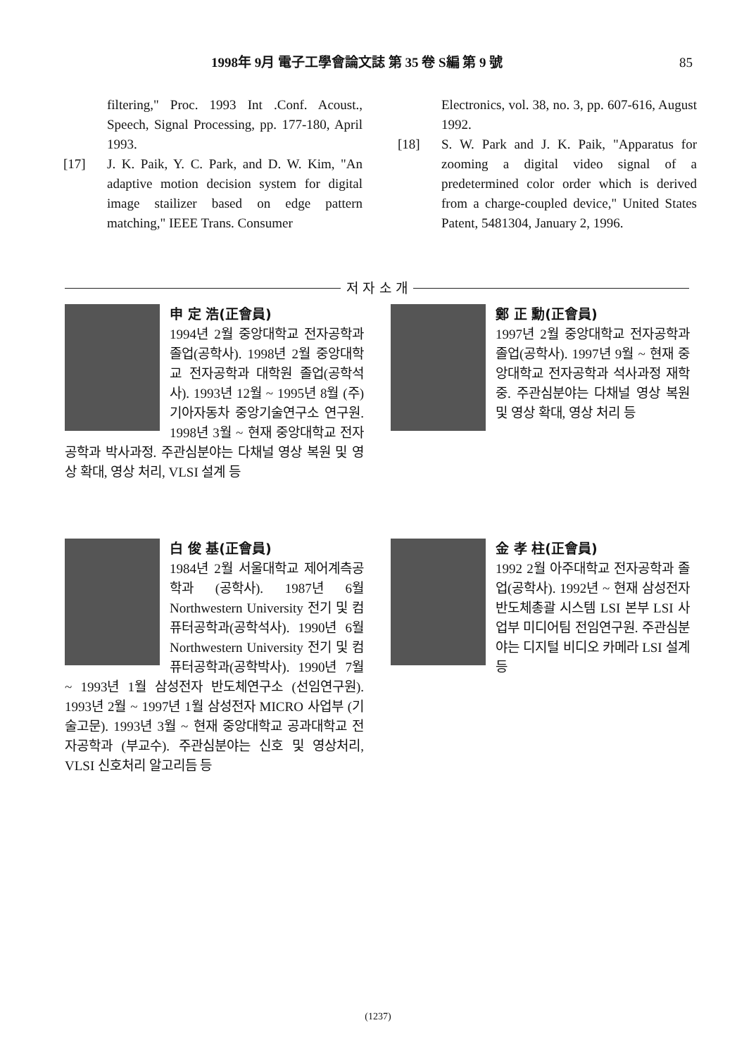1998年 9月 電子工學會論文誌 第 35 卷 S編 第 9 號 85
filtering," Proc. 1993 Int .Conf. Acoust., Speech, Signal Processing, pp. 177-180, April 1993.
[17] J. K. Paik, Y. C. Park, and D. W. Kim, "An adaptive motion decision system for digital image stailizer based on edge pattern matching," IEEE Trans. Consumer
Electronics, vol. 38, no. 3, pp. 607-616, August 1992.
[18] S. W. Park and J. K. Paik, "Apparatus for zooming a digital video signal of a predetermined color order which is derived from a charge-coupled device," United States Patent, 5481304, January 2, 1996.
저 자 소 개
申 定 浩(正會員)
1994년 2월 중앙대학교 전자공학과 졸업(공학사). 1998년 2월 중앙대학교 전자공학과 대학원 졸업(공학석사). 1993년 12월 ~ 1995년 8월 (주) 기아자동차 중앙기술연구소 연구원. 1998년 3월 ~ 현재 중앙대학교 전자공학과 박사과정. 주관심분야는 다채널 영상 복원 및 영상 확대, 영상 처리, VLSI 설계 등
鄭 正 勳(正會員)
1997년 2월 중앙대학교 전자공학과 졸업(공학사). 1997년 9월 ~ 현재 중앙대학교 전자공학과 석사과정 재학중. 주관심분야는 다채널 영상 복원 및 영상 확대, 영상 처리 등
白 俊 基(正會員)
1984년 2월 서울대학교 제어계측공학과 (공학사). 1987년 6월 Northwestern University 전기 및 컴퓨터공학과(공학석사). 1990년 6월 Northwestern University 전기 및 컴퓨터공학과(공학박사). 1990년 7월 ~ 1993년 1월 삼성전자 반도체연구소 (선임연구원). 1993년 2월 ~ 1997년 1월 삼성전자 MICRO 사업부 (기술고문). 1993년 3월 ~ 현재 중앙대학교 공과대학교 전자공학과 (부교수). 주관심분야는 신호 및 영상처리, VLSI 신호처리 알고리듬 등
金 孝 柱(正會員)
1992 2월 아주대학교 전자공학과 졸업(공학사). 1992년 ~ 현재 삼성전자 반도체총괄 시스템 LSI 본부 LSI 사업부 미디어팀 전임연구원. 주관심분야는 디지털 비디오 카메라 LSI 설계 등
(1237)